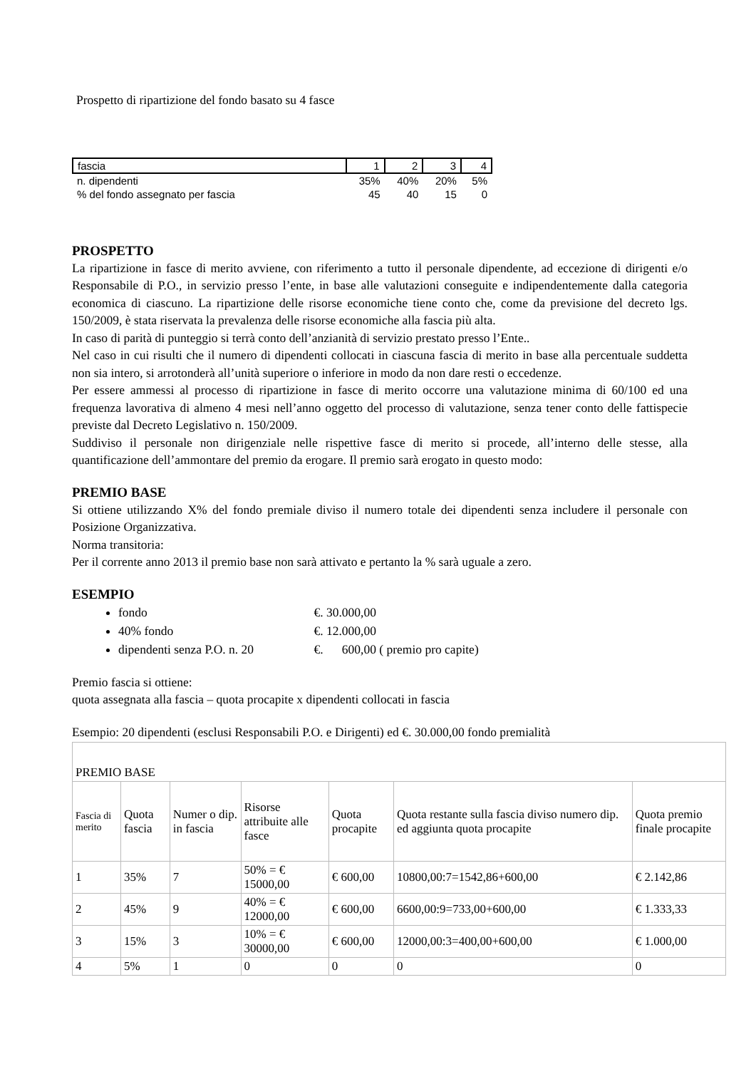Prospetto di ripartizione del fondo basato su 4 fasce
| fascia | 1 | 2 | 3 | 4 |
| n. dipendenti | 35% | 40% | 20% | 5% |
| % del fondo assegnato per fascia | 45 | 40 | 15 | 0 |
PROSPETTO
La ripartizione in fasce di merito avviene, con riferimento a tutto il personale dipendente, ad eccezione di dirigenti e/o Responsabile di P.O., in servizio presso l’ente, in base alle valutazioni conseguite e indipendentemente dalla categoria economica di ciascuno. La ripartizione delle risorse economiche tiene conto che, come da previsione del decreto lgs. 150/2009, è stata riservata la prevalenza delle risorse economiche alla fascia più alta.
In caso di parità di punteggio si terrà conto dell’anzianità di servizio prestato presso l’Ente..
Nel caso in cui risulti che il numero di dipendenti collocati in ciascuna fascia di merito in base alla percentuale suddetta non sia intero, si arrotonderà all’unità superiore o inferiore in modo da non dare resti o eccedenze.
Per essere ammessi al processo di ripartizione in fasce di merito occorre una valutazione minima di 60/100 ed una frequenza lavorativa di almeno 4 mesi nell’anno oggetto del processo di valutazione, senza tener conto delle fattispecie previste dal Decreto Legislativo n. 150/2009.
Suddiviso il personale non dirigenziale nelle rispettive fasce di merito si procede, all’interno delle stesse, alla quantificazione dell’ammontare del premio da erogare. Il premio sarà erogato in questo modo:
PREMIO BASE
Si ottiene utilizzando X% del fondo premiale diviso il numero totale dei dipendenti senza includere il personale con Posizione Organizzativa.
Norma transitoria:
Per il corrente anno 2013 il premio base non sarà attivato e pertanto la % sarà uguale a zero.
ESEMPIO
fondo €. 30.000,00
40% fondo €. 12.000,00
dipendenti senza P.O. n. 20 €. 600,00 ( premio pro capite)
Premio fascia si ottiene:
quota assegnata alla fascia – quota procapite x dipendenti collocati in fascia
Esempio: 20 dipendenti (esclusi Responsabili P.O. e Dirigenti) ed €. 30.000,00 fondo premialità
| PREMIO BASE | | | | | | |
| Fascia di merito | Quota fascia | Numer o dip. in fascia | Risorse attribuite alle fasce | Quota procapite | Quota restante sulla fascia diviso numero dip. ed aggiunta quota procapite | Quota premio finale procapite |
| 1 | 35% | 7 | 50% = € 15000,00 | € 600,00 | 10800,00:7=1542,86+600,00 | € 2.142,86 |
| 2 | 45% | 9 | 40% = € 12000,00 | € 600,00 | 6600,00:9=733,00+600,00 | € 1.333,33 |
| 3 | 15% | 3 | 10% = € 30000,00 | € 600,00 | 12000,00:3=400,00+600,00 | € 1.000,00 |
| 4 | 5% | 1 | 0 | 0 | 0 | 0 |